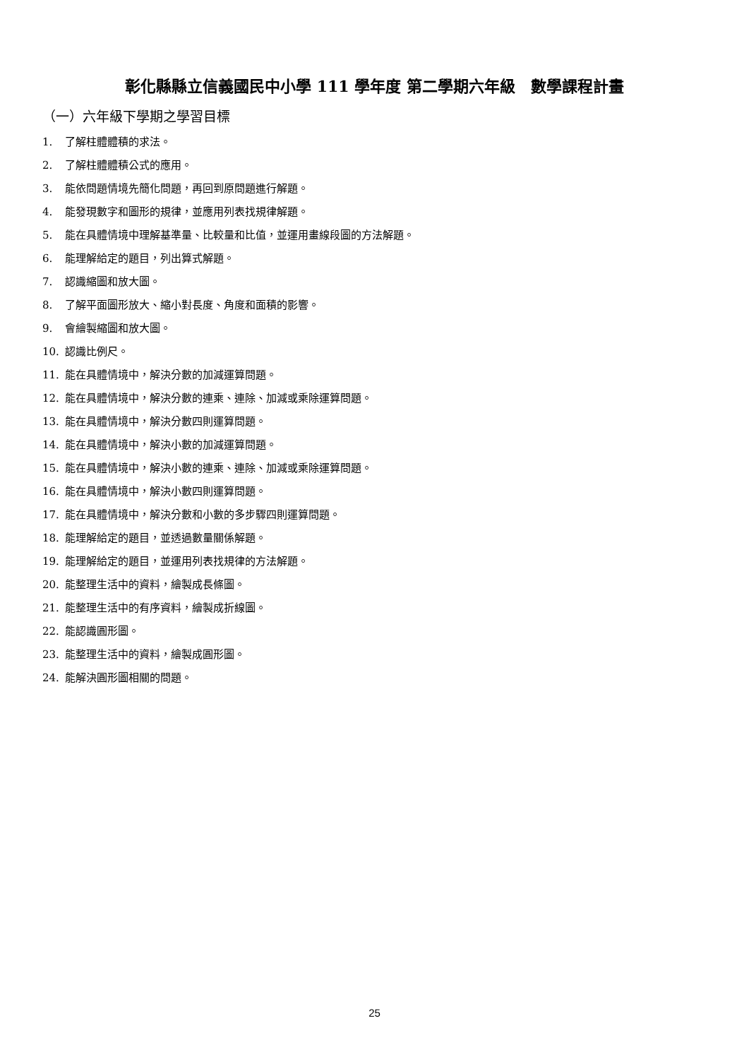彰化縣縣立信義國民中小學 111 學年度 第二學期六年級　數學課程計畫
（一）六年級下學期之學習目標
1. 了解柱體體積的求法。
2. 了解柱體體積公式的應用。
3. 能依問題情境先簡化問題，再回到原問題進行解題。
4. 能發現數字和圖形的規律，並應用列表找規律解題。
5. 能在具體情境中理解基準量、比較量和比值，並運用畫線段圖的方法解題。
6. 能理解給定的題目，列出算式解題。
7. 認識縮圖和放大圖。
8. 了解平面圖形放大、縮小對長度、角度和面積的影響。
9. 會繪製縮圖和放大圖。
10. 認識比例尺。
11. 能在具體情境中，解決分數的加減運算問題。
12. 能在具體情境中，解決分數的連乘、連除、加減或乘除運算問題。
13. 能在具體情境中，解決分數四則運算問題。
14. 能在具體情境中，解決小數的加減運算問題。
15. 能在具體情境中，解決小數的連乘、連除、加減或乘除運算問題。
16. 能在具體情境中，解決小數四則運算問題。
17. 能在具體情境中，解決分數和小數的多步驟四則運算問題。
18. 能理解給定的題目，並透過數量關係解題。
19. 能理解給定的題目，並運用列表找規律的方法解題。
20. 能整理生活中的資料，繪製成長條圖。
21. 能整理生活中的有序資料，繪製成折線圖。
22. 能認識圓形圖。
23. 能整理生活中的資料，繪製成圓形圖。
24. 能解決圓形圖相關的問題。
25